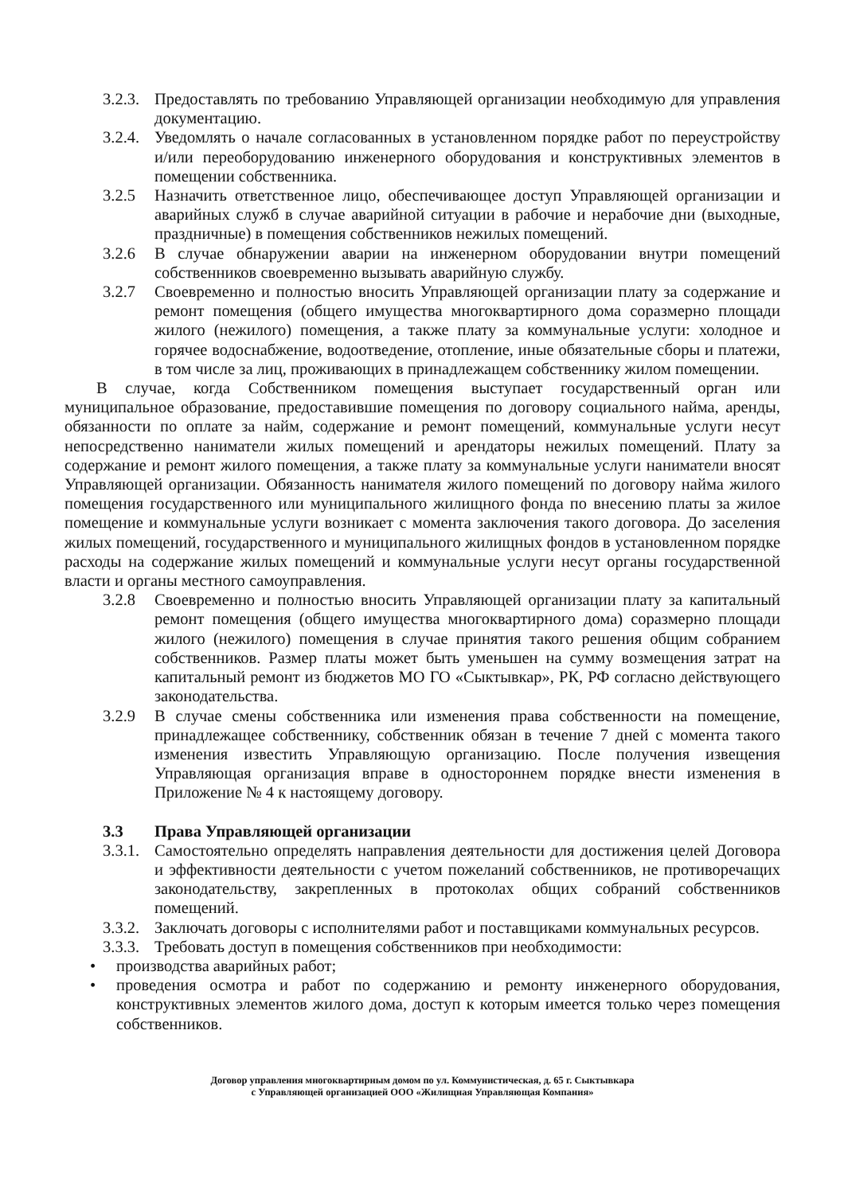3.2.3.
Предоставлять по требованию Управляющей организации необходимую для управления документацию.
3.2.4.
Уведомлять о начале согласованных в установленном порядке работ по переустройству и/или переоборудованию инженерного оборудования и конструктивных элементов в помещении собственника.
3.2.5 Назначить ответственное лицо, обеспечивающее доступ Управляющей организации и аварийных служб в случае аварийной ситуации в рабочие и нерабочие дни (выходные, праздничные) в помещения собственников нежилых помещений.
3.2.6 В случае обнаружении аварии на инженерном оборудовании внутри помещений собственников своевременно вызывать аварийную службу.
3.2.7 Своевременно и полностью вносить Управляющей организации плату за содержание и ремонт помещения (общего имущества многоквартирного дома соразмерно площади жилого (нежилого) помещения, а также плату за коммунальные услуги: холодное и горячее водоснабжение, водоотведение, отопление, иные обязательные сборы и платежи, в том числе за лиц, проживающих в принадлежащем собственнику жилом помещении.
В случае, когда Собственником помещения выступает государственный орган или муниципальное образование, предоставившие помещения по договору социального найма, аренды, обязанности по оплате за найм, содержание и ремонт помещений, коммунальные услуги несут непосредственно наниматели жилых помещений и арендаторы нежилых помещений. Плату за содержание и ремонт жилого помещения, а также плату за коммунальные услуги наниматели вносят Управляющей организации. Обязанность нанимателя жилого помещений по договору найма жилого помещения государственного или муниципального жилищного фонда по внесению платы за жилое помещение и коммунальные услуги возникает с момента заключения такого договора. До заселения жилых помещений, государственного и муниципального жилищных фондов в установленном порядке расходы на содержание жилых помещений и коммунальные услуги несут органы государственной власти и органы местного самоуправления.
3.2.8 Своевременно и полностью вносить Управляющей организации плату за капитальный ремонт помещения (общего имущества многоквартирного дома) соразмерно площади жилого (нежилого) помещения в случае принятия такого решения общим собранием собственников. Размер платы может быть уменьшен на сумму возмещения затрат на капитальный ремонт из бюджетов МО ГО «Сыктывкар», РК, РФ согласно действующего законодательства.
3.2.9 В случае смены собственника или изменения права собственности на помещение, принадлежащее собственнику, собственник обязан в течение 7 дней с момента такого изменения известить Управляющую организацию. После получения извещения Управляющая организация вправе в одностороннем порядке внести изменения в Приложение № 4 к настоящему договору.
3.3 Права Управляющей организации
3.3.1.
Самостоятельно определять направления деятельности для достижения целей Договора и эффективности деятельности с учетом пожеланий собственников, не противоречащих законодательству, закрепленных в протоколах общих собраний собственников помещений.
3.3.2.
Заключать договоры с исполнителями работ и поставщиками коммунальных ресурсов.
3.3.3.
Требовать доступ в помещения собственников при необходимости:
• производства аварийных работ;
• проведения осмотра и работ по содержанию и ремонту инженерного оборудования, конструктивных элементов жилого дома, доступ к которым имеется только через помещения собственников.
Договор управления многоквартирным домом по ул. Коммунистическая, д. 65 г. Сыктывкара
с Управляющей организацией ООО «Жилищная Управляющая Компания»